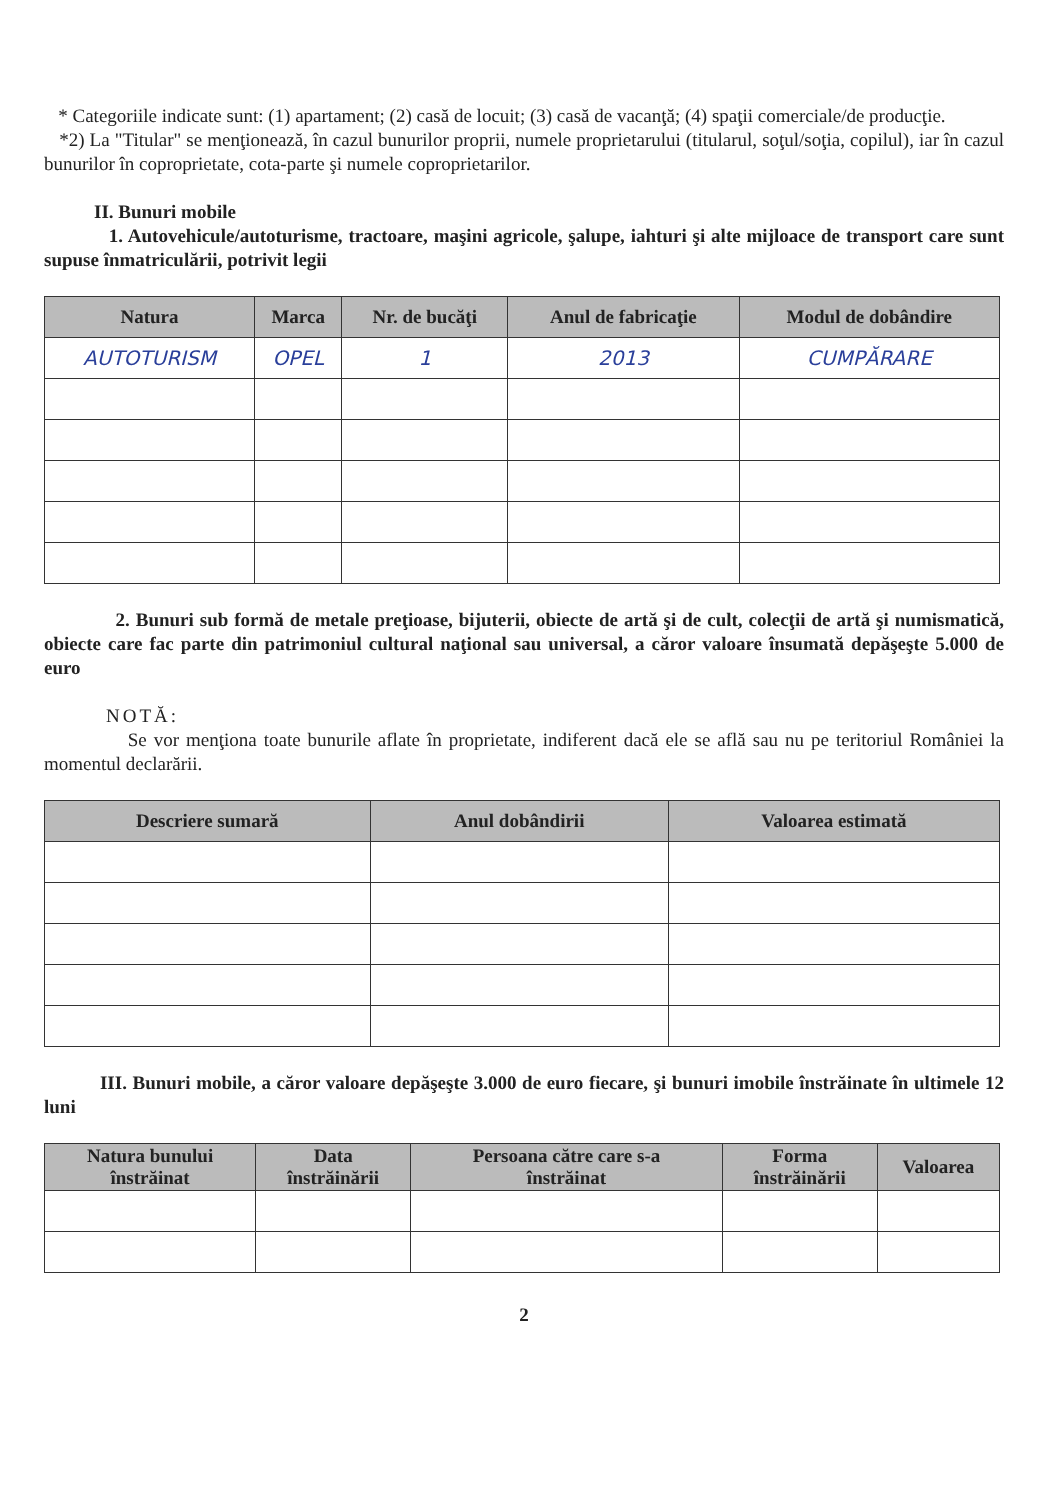* Categoriile indicate sunt: (1) apartament; (2) casă de locuit; (3) casă de vacanţă; (4) spaţii comerciale/de producţie.
*2) La "Titular" se menţionează, în cazul bunurilor proprii, numele proprietarului (titularul, soţul/soţia, copilul), iar în cazul bunurilor în coproprietate, cota-parte şi numele coproprietarilor.
II. Bunuri mobile
1. Autovehicule/autoturisme, tractoare, maşini agricole, şalupe, iahturi şi alte mijloace de transport care sunt supuse înmatriculării, potrivit legii
| Natura | Marca | Nr. de bucăţi | Anul de fabricaţie | Modul de dobândire |
| --- | --- | --- | --- | --- |
| AUTOTURISM | OPEL | 1 | 2013 | CUMPĂRARE |
2. Bunuri sub formă de metale preţioase, bijuterii, obiecte de artă şi de cult, colecţii de artă şi numismatică, obiecte care fac parte din patrimoniul cultural naţional sau universal, a căror valoare însumată depăşeşte 5.000 de euro
NOTĂ:
Se vor menţiona toate bunurile aflate în proprietate, indiferent dacă ele se află sau nu pe teritoriul României la momentul declarării.
| Descriere sumară | Anul dobândirii | Valoarea estimată |
| --- | --- | --- |
III. Bunuri mobile, a căror valoare depăşeşte 3.000 de euro fiecare, şi bunuri imobile înstrăinate în ultimele 12 luni
| Natura bunului înstrăinat | Data înstrăinării | Persoana către care s-a înstrăinat | Forma înstrăinării | Valoarea |
| --- | --- | --- | --- | --- |
2